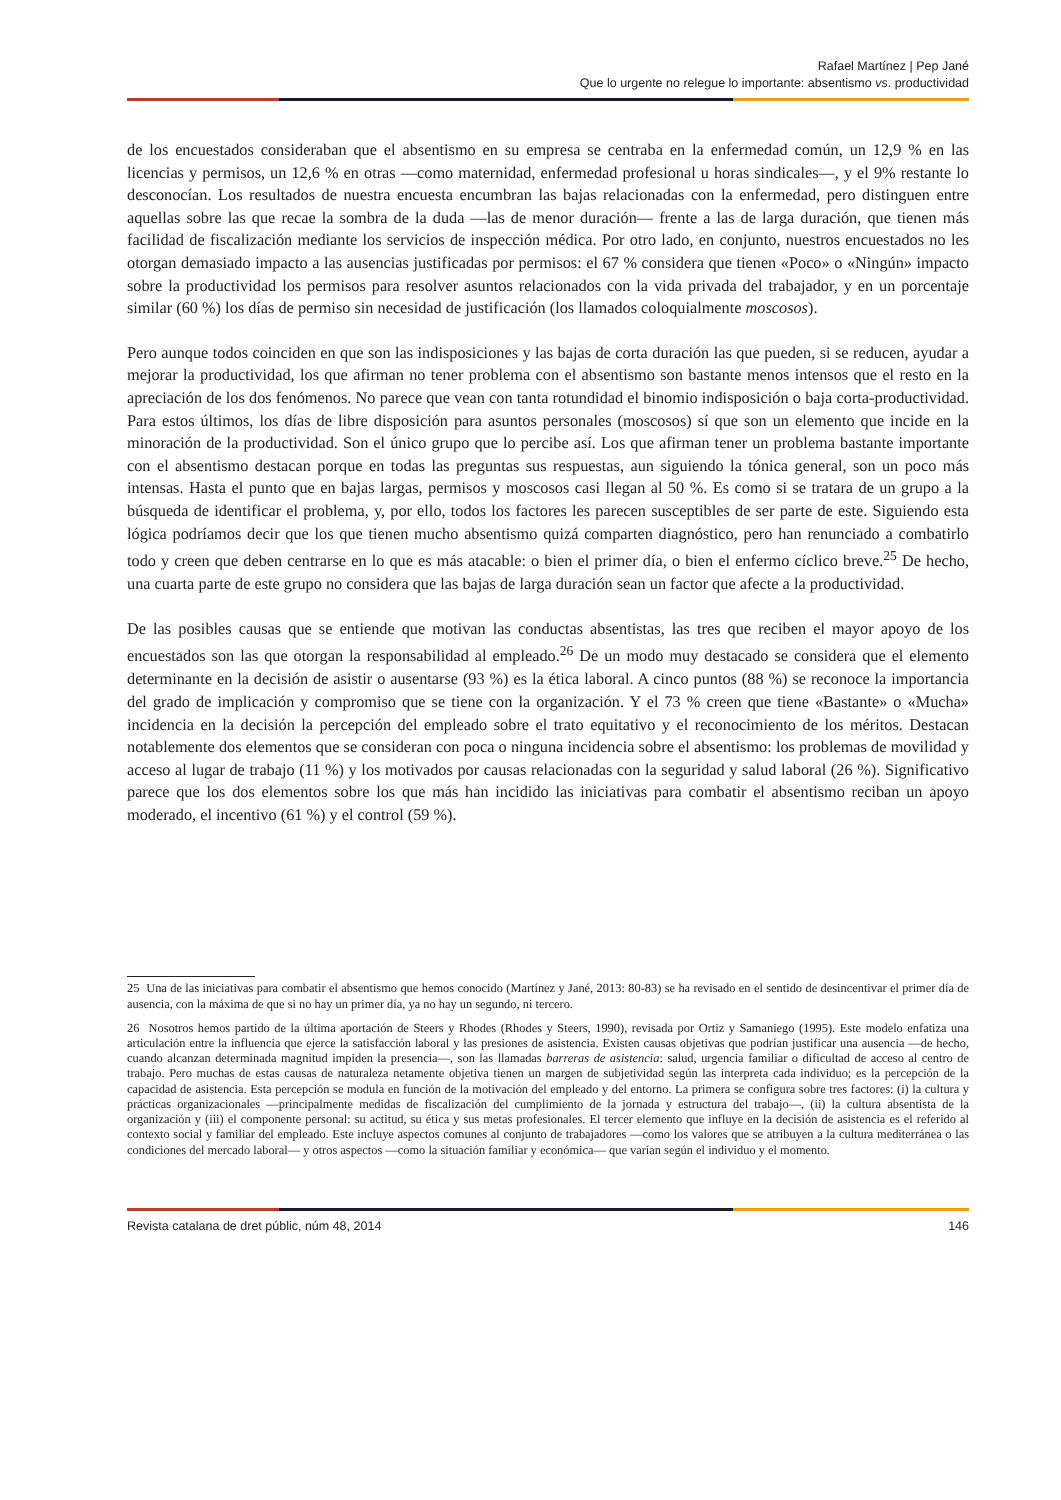Rafael Martínez | Pep Jané
Que lo urgente no relegue lo importante: absentismo vs. productividad
de los encuestados consideraban que el absentismo en su empresa se centraba en la enfermedad común, un 12,9 % en las licencias y permisos, un 12,6 % en otras —como maternidad, enfermedad profesional u horas sindicales—, y el 9% restante lo desconocían. Los resultados de nuestra encuesta encumbran las bajas relacionadas con la enfermedad, pero distinguen entre aquellas sobre las que recae la sombra de la duda —las de menor duración— frente a las de larga duración, que tienen más facilidad de fiscalización mediante los servicios de inspección médica. Por otro lado, en conjunto, nuestros encuestados no les otorgan demasiado impacto a las ausencias justificadas por permisos: el 67 % considera que tienen «Poco» o «Ningún» impacto sobre la productividad los permisos para resolver asuntos relacionados con la vida privada del trabajador, y en un porcentaje similar (60 %) los días de permiso sin necesidad de justificación (los llamados coloquialmente moscosos).
Pero aunque todos coinciden en que son las indisposiciones y las bajas de corta duración las que pueden, si se reducen, ayudar a mejorar la productividad, los que afirman no tener problema con el absentismo son bastante menos intensos que el resto en la apreciación de los dos fenómenos. No parece que vean con tanta rotundidad el binomio indisposición o baja corta-productividad. Para estos últimos, los días de libre disposición para asuntos personales (moscosos) sí que son un elemento que incide en la minoración de la productividad. Son el único grupo que lo percibe así. Los que afirman tener un problema bastante importante con el absentismo destacan porque en todas las preguntas sus respuestas, aun siguiendo la tónica general, son un poco más intensas. Hasta el punto que en bajas largas, permisos y moscosos casi llegan al 50 %. Es como si se tratara de un grupo a la búsqueda de identificar el problema, y, por ello, todos los factores les parecen susceptibles de ser parte de este. Siguiendo esta lógica podríamos decir que los que tienen mucho absentismo quizá comparten diagnóstico, pero han renunciado a combatirlo todo y creen que deben centrarse en lo que es más atacable: o bien el primer día, o bien el enfermo cíclico breve.<sup>25</sup> De hecho, una cuarta parte de este grupo no considera que las bajas de larga duración sean un factor que afecte a la productividad.
De las posibles causas que se entiende que motivan las conductas absentistas, las tres que reciben el mayor apoyo de los encuestados son las que otorgan la responsabilidad al empleado.<sup>26</sup> De un modo muy destacado se considera que el elemento determinante en la decisión de asistir o ausentarse (93 %) es la ética laboral. A cinco puntos (88 %) se reconoce la importancia del grado de implicación y compromiso que se tiene con la organización. Y el 73 % creen que tiene «Bastante» o «Mucha» incidencia en la decisión la percepción del empleado sobre el trato equitativo y el reconocimiento de los méritos. Destacan notablemente dos elementos que se consideran con poca o ninguna incidencia sobre el absentismo: los problemas de movilidad y acceso al lugar de trabajo (11 %) y los motivados por causas relacionadas con la seguridad y salud laboral (26 %). Significativo parece que los dos elementos sobre los que más han incidido las iniciativas para combatir el absentismo reciban un apoyo moderado, el incentivo (61 %) y el control (59 %).
25 Una de las iniciativas para combatir el absentismo que hemos conocido (Martínez y Jané, 2013: 80-83) se ha revisado en el sentido de desincentivar el primer día de ausencia, con la máxima de que si no hay un primer día, ya no hay un segundo, ni tercero.
26 Nosotros hemos partido de la última aportación de Steers y Rhodes (Rhodes y Steers, 1990), revisada por Ortiz y Samaniego (1995). Este modelo enfatiza una articulación entre la influencia que ejerce la satisfacción laboral y las presiones de asistencia. Existen causas objetivas que podrían justificar una ausencia —de hecho, cuando alcanzan determinada magnitud impiden la presencia—, son las llamadas barreras de asistencia: salud, urgencia familiar o dificultad de acceso al centro de trabajo. Pero muchas de estas causas de naturaleza netamente objetiva tienen un margen de subjetividad según las interpreta cada individuo; es la percepción de la capacidad de asistencia. Esta percepción se modula en función de la motivación del empleado y del entorno. La primera se configura sobre tres factores: (i) la cultura y prácticas organizacionales —principalmente medidas de fiscalización del cumplimiento de la jornada y estructura del trabajo—, (ii) la cultura absentista de la organización y (iii) el componente personal: su actitud, su ética y sus metas profesionales. El tercer elemento que influye en la decisión de asistencia es el referido al contexto social y familiar del empleado. Este incluye aspectos comunes al conjunto de trabajadores —como los valores que se atribuyen a la cultura mediterránea o las condiciones del mercado laboral— y otros aspectos —como la situación familiar y económica— que varían según el individuo y el momento.
Revista catalana de dret públic, núm 48, 2014 146